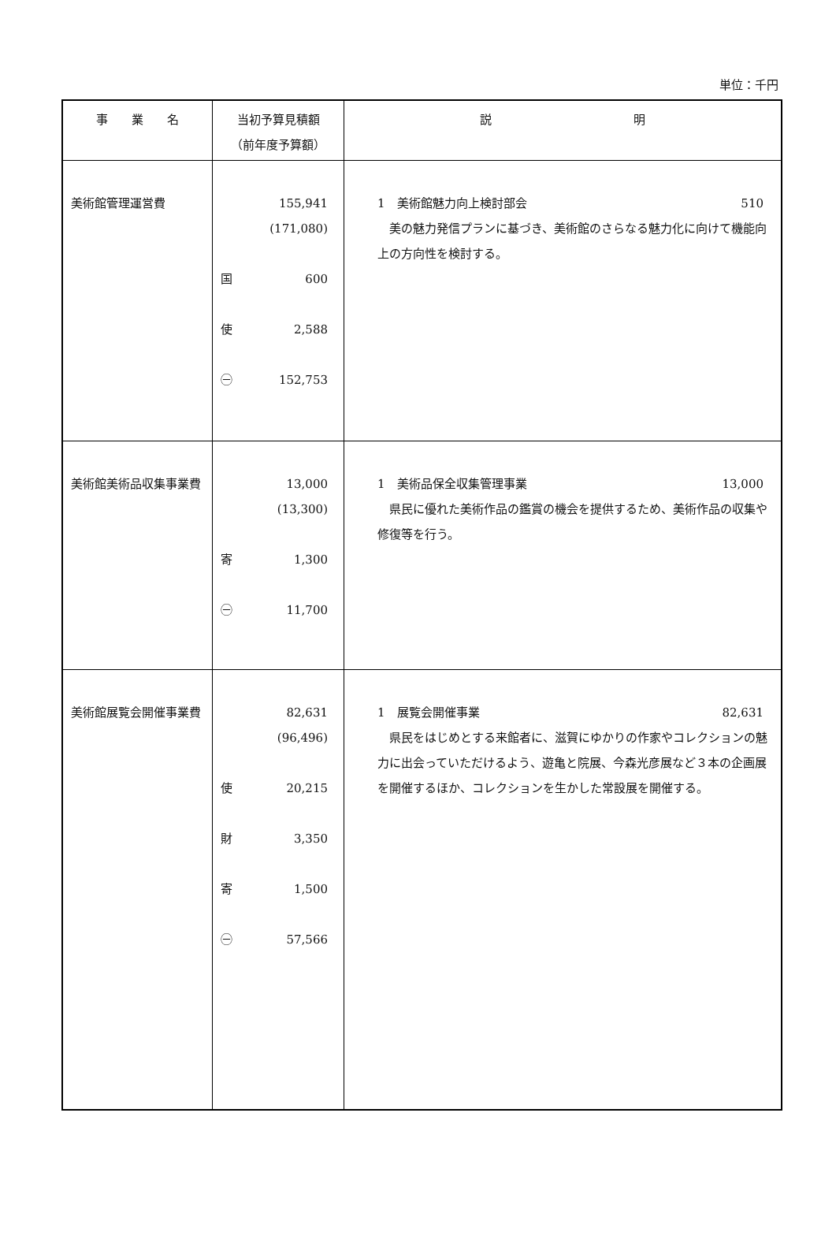単位：千円
| 事 業 名 | 当初予算見積額 （前年度予算額） | 説 明 |
| --- | --- | --- |
| 美術館管理運営費 | 155,941 (171,080) 国 600 使 2,588 ㊀ 152,753 | 1 美術館魅力向上検討部会 510 美の魅力発信プランに基づき、美術館のさらなる魅力化に向けて機能向上の方向性を検討する。 |
| 美術館美術品収集事業費 | 13,000 (13,300) 寄 1,300 ㊀ 11,700 | 1 美術品保全収集管理事業 13,000 県民に優れた美術作品の鑑賞の機会を提供するため、美術作品の収集や修復等を行う。 |
| 美術館展覧会開催事業費 | 82,631 (96,496) 使 20,215 財 3,350 寄 1,500 ㊀ 57,566 | 1 展覧会開催事業 82,631 県民をはじめとする来館者に、滋賀にゆかりの作家やコレクションの魅力に出会っていただけるよう、遊亀と院展、今森光彦展など３本の企画展を開催するほか、コレクションを生かした常設展を開催する。 |